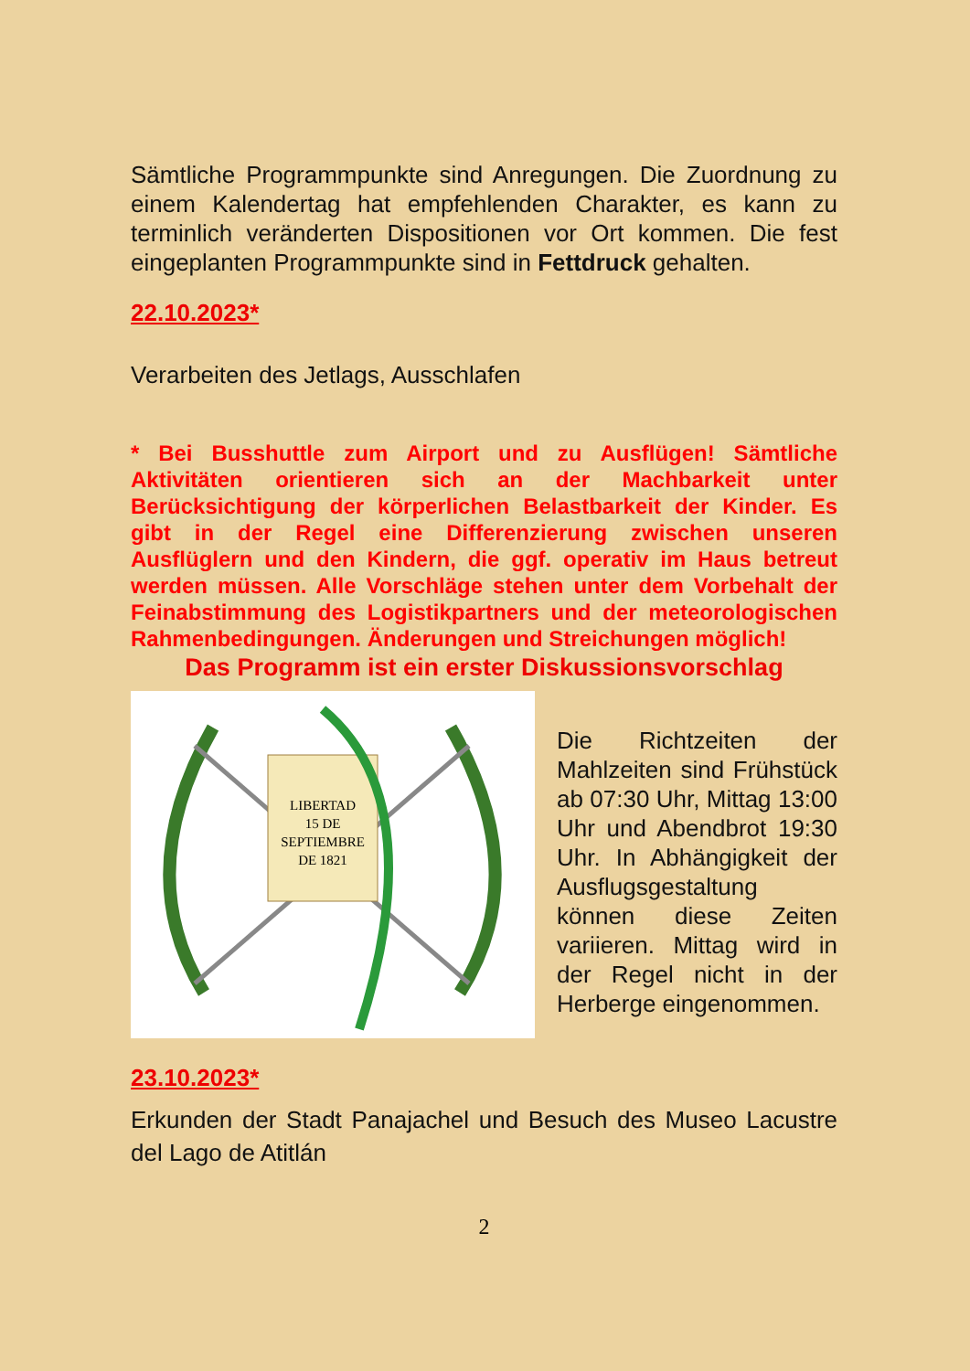Sämtliche Programmpunkte sind Anregungen. Die Zuordnung zu einem Kalendertag hat empfehlenden Charakter, es kann zu terminlich veränderten Dispositionen vor Ort kommen. Die fest eingeplanten Programmpunkte sind in Fettdruck gehalten.
22.10.2023*
Verarbeiten des Jetlags, Ausschlafen
* Bei Busshuttle zum Airport und zu Ausflügen! Sämtliche Aktivitäten orientieren sich an der Machbarkeit unter Berücksichtigung der körperlichen Belastbarkeit der Kinder. Es gibt in der Regel eine Differenzierung zwischen unseren Ausflüglern und den Kindern, die ggf. operativ im Haus betreut werden müssen. Alle Vorschläge stehen unter dem Vorbehalt der Feinabstimmung des Logistikpartners und der meteorologischen Rahmenbedingungen. Änderungen und Streichungen möglich!
Das Programm ist ein erster Diskussionsvorschlag
LIBERTAD
15 DE
SEPTIEMBRE
DE 1821
Die Richtzeiten der Mahlzeiten sind Frühstück ab 07:30 Uhr, Mittag 13:00 Uhr und Abendbrot 19:30 Uhr. In Abhängigkeit der Ausflugsgestaltung können diese Zeiten variieren. Mittag wird in der Regel nicht in der Herberge eingenommen.
23.10.2023*
Erkunden der Stadt Panajachel und Besuch des Museo Lacustre del Lago de Atitlán
2